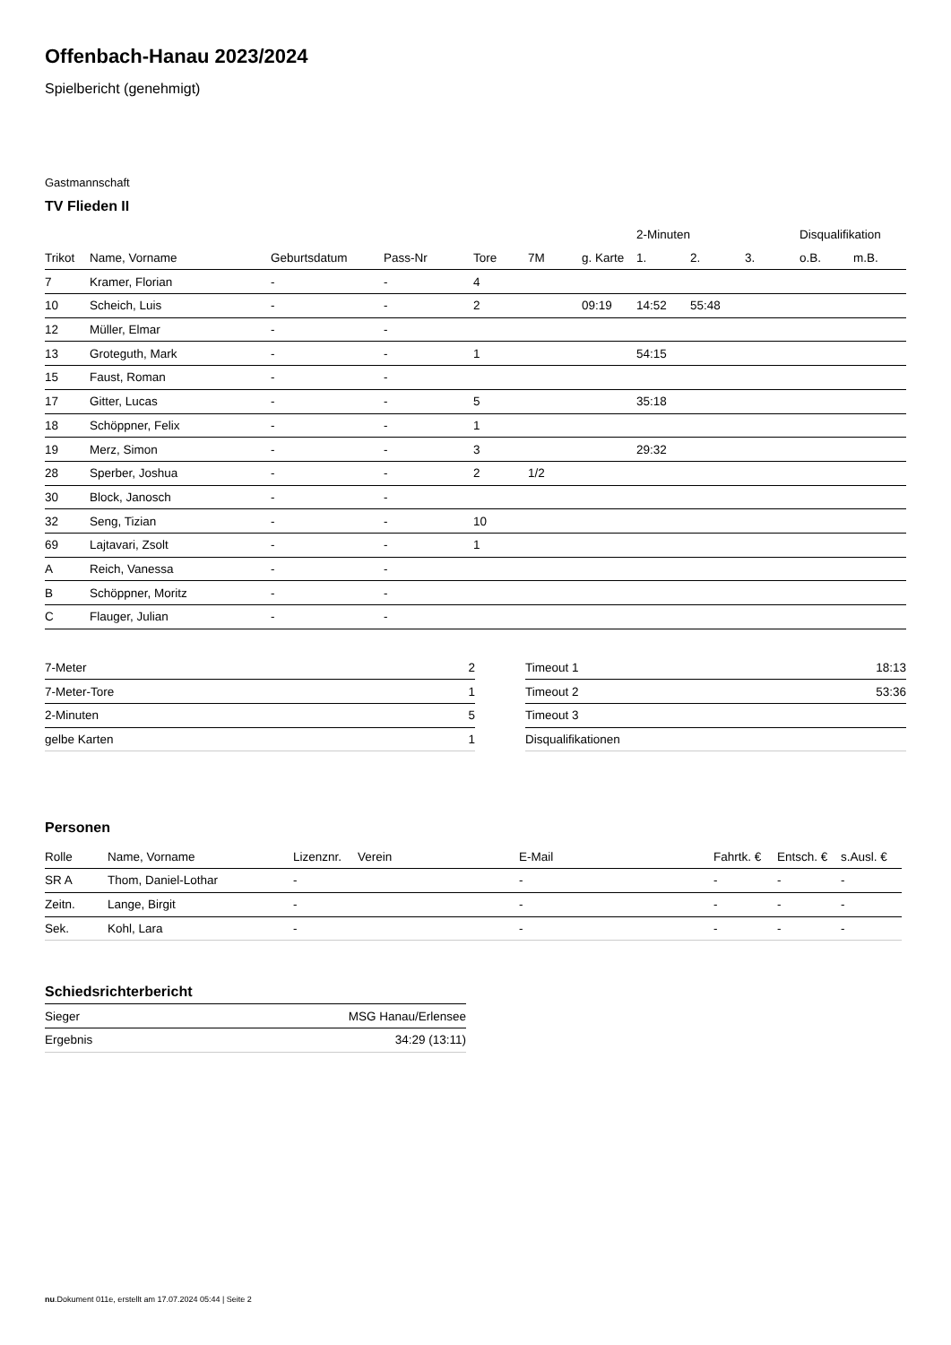Offenbach-Hanau 2023/2024
Spielbericht (genehmigt)
Gastmannschaft
TV Flieden II
| | | | | | | | 2-Minuten | | | Disqualifikation | |
| --- | --- | --- | --- | --- | --- | --- | --- | --- | --- | --- | --- |
| Trikot | Name, Vorname | Geburtsdatum | Pass-Nr | Tore | 7M | g. Karte | 1. | 2. | 3. | o.B. | m.B. |
| 7 | Kramer, Florian | - | - | 4 | | | | | | | |
| 10 | Scheich, Luis | - | - | 2 | | 09:19 | 14:52 | 55:48 | | | |
| 12 | Müller, Elmar | - | - | | | | | | | | |
| 13 | Groteguth, Mark | - | - | 1 | | | 54:15 | | | | |
| 15 | Faust, Roman | - | - | | | | | | | | |
| 17 | Gitter, Lucas | - | - | 5 | | | 35:18 | | | | |
| 18 | Schöppner, Felix | - | - | 1 | | | | | | | |
| 19 | Merz, Simon | - | - | 3 | | | 29:32 | | | | |
| 28 | Sperber, Joshua | - | - | 2 | 1/2 | | | | | | |
| 30 | Block, Janosch | - | - | | | | | | | | |
| 32 | Seng, Tizian | - | - | 10 | | | | | | | |
| 69 | Lajtavari, Zsolt | - | - | 1 | | | | | | | |
| A | Reich, Vanessa | - | - | | | | | | | | |
| B | Schöppner, Moritz | - | - | | | | | | | | |
| C | Flauger, Julian | - | - | | | | | | | | |
| 7-Meter | 2 |
| 7-Meter-Tore | 1 |
| 2-Minuten | 5 |
| gelbe Karten | 1 |
| Timeout 1 | 18:13 |
| Timeout 2 | 53:36 |
| Timeout 3 | |
| Disqualifikationen | |
Personen
| Rolle | Name, Vorname | Lizenznr. | Verein | E-Mail | Fahrtk. € | Entsch. € | s.Ausl. € |
| --- | --- | --- | --- | --- | --- | --- | --- |
| SR A | Thom, Daniel-Lothar | - | | - | - | - | - |
| Zeitn. | Lange, Birgit | - | | - | - | - | - |
| Sek. | Kohl, Lara | - | | - | - | - | - |
Schiedsrichterbericht
| Sieger | MSG Hanau/Erlensee |
| Ergebnis | 34:29 (13:11) |
nu.Dokument 011e, erstellt am 17.07.2024 05:44 | Seite 2